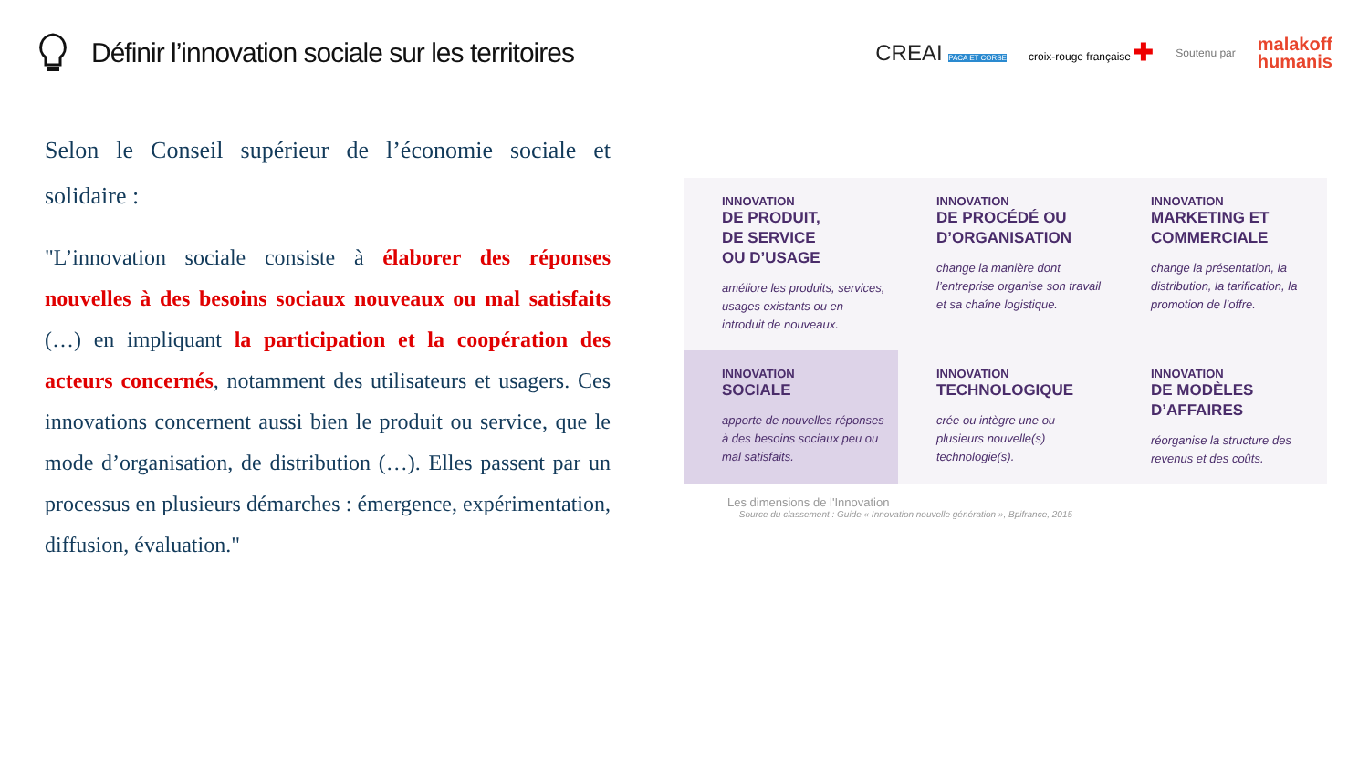Définir l’innovation sociale sur les territoires
CREAI PACA ET CORSE croix-rouge française ✚ Soutenu par malakoff
humanis
Selon le Conseil supérieur de l’économie sociale et solidaire :
"L’innovation sociale consiste à élaborer des réponses nouvelles à des besoins sociaux nouveaux ou mal satisfaits (…) en impliquant la participation et la coopération des acteurs concernés, notamment des utilisateurs et usagers. Ces innovations concernent aussi bien le produit ou service, que le mode d’organisation, de distribution (…). Elles passent par un processus en plusieurs démarches : émergence, expérimentation, diffusion, évaluation."
INNOVATION
DE PRODUIT,
DE SERVICE
OU D’USAGE
améliore les produits, services, usages existants ou en introduit de nouveaux.
INNOVATION
DE PROCÉDÉ OU D’ORGANISATION
change la manière dont l’entreprise organise son travail et sa chaîne logistique.
INNOVATION
MARKETING ET COMMERCIALE
change la présentation, la distribution, la tarification, la promotion de l’offre.
INNOVATION
SOCIALE
apporte de nouvelles réponses à des besoins sociaux peu ou mal satisfaits.
INNOVATION
TECHNOLOGIQUE
crée ou intègre une ou plusieurs nouvelle(s) technologie(s).
INNOVATION
DE MODÈLES D’AFFAIRES
réorganise la structure des revenus et des coûts.
Les dimensions de l'Innovation
— Source du classement : Guide « Innovation nouvelle génération », Bpifrance, 2015